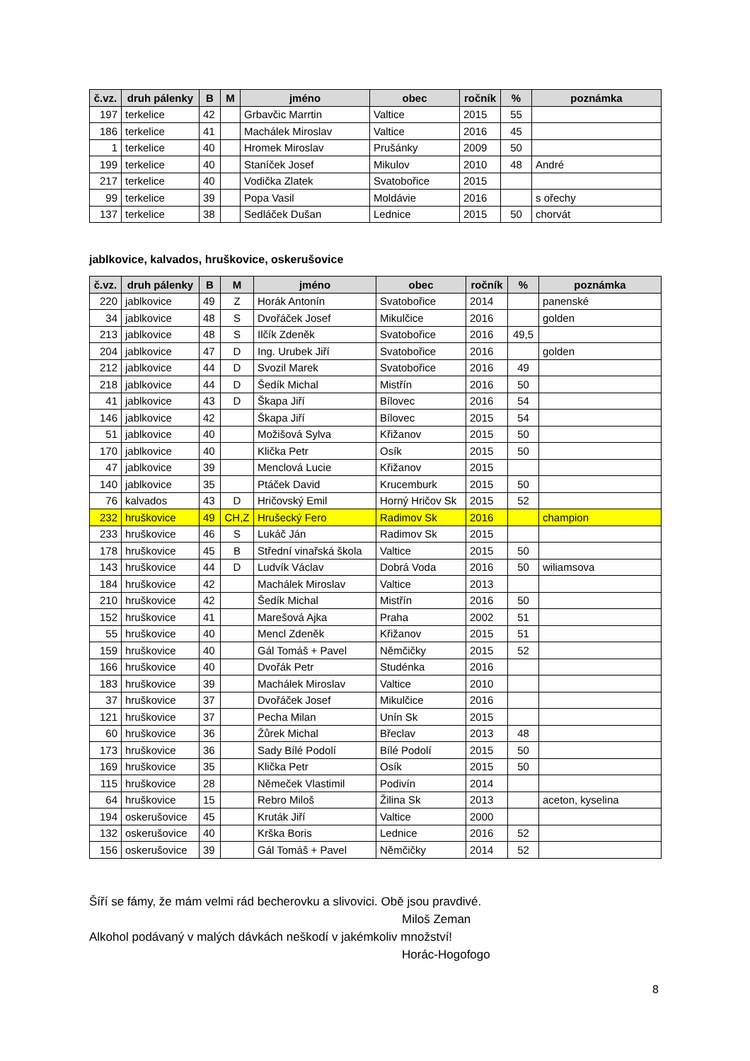| č.vz. | druh pálenky | B | M | jméno | obec | ročník | % | poznámka |
| --- | --- | --- | --- | --- | --- | --- | --- | --- |
| 197 | terkelice | 42 | | Grbavčic Marrtin | Valtice | 2015 | 55 | |
| 186 | terkelice | 41 | | Machálek Miroslav | Valtice | 2016 | 45 | |
| 1 | terkelice | 40 | | Hromek Miroslav | Prušánky | 2009 | 50 | |
| 199 | terkelice | 40 | | Staníček Josef | Mikulov | 2010 | 48 | André |
| 217 | terkelice | 40 | | Vodička Zlatek | Svatobořice | 2015 | | |
| 99 | terkelice | 39 | | Popa Vasil | Moldávie | 2016 | | s ořechy |
| 137 | terkelice | 38 | | Sedláček Dušan | Lednice | 2015 | 50 | chorvát |
jablkovice, kalvados, hruškovice, oskerušovice
| č.vz. | druh pálenky | B | M | jméno | obec | ročník | % | poznámka |
| --- | --- | --- | --- | --- | --- | --- | --- | --- |
| 220 | jablkovice | 49 | Z | Horák Antonín | Svatobořice | 2014 | | panenské |
| 34 | jablkovice | 48 | S | Dvořáček Josef | Mikulčice | 2016 | | golden |
| 213 | jablkovice | 48 | S | Ilčík Zdeněk | Svatobořice | 2016 | 49,5 | |
| 204 | jablkovice | 47 | D | Ing. Urubek Jiří | Svatobořice | 2016 | | golden |
| 212 | jablkovice | 44 | D | Svozil Marek | Svatobořice | 2016 | 49 | |
| 218 | jablkovice | 44 | D | Šedík Michal | Mistřín | 2016 | 50 | |
| 41 | jablkovice | 43 | D | Škapa Jiří | Bílovec | 2016 | 54 | |
| 146 | jablkovice | 42 | | Škapa Jiří | Bílovec | 2015 | 54 | |
| 51 | jablkovice | 40 | | Možišová Sylva | Křižanov | 2015 | 50 | |
| 170 | jablkovice | 40 | | Klička Petr | Osík | 2015 | 50 | |
| 47 | jablkovice | 39 | | Menclová Lucie | Křižanov | 2015 | | |
| 140 | jablkovice | 35 | | Ptáček David | Krucemburk | 2015 | 50 | |
| 76 | kalvados | 43 | D | Hričovský Emil | Horný Hričov Sk | 2015 | 52 | |
| 232 | hruškovice | 49 | CH,Z | Hrušecký Fero | Radimov Sk | 2016 | | champion |
| 233 | hruškovice | 46 | S | Lukáč Ján | Radimov Sk | 2015 | | |
| 178 | hruškovice | 45 | B | Střední vinařská škola | Valtice | 2015 | 50 | |
| 143 | hruškovice | 44 | D | Ludvík Václav | Dobrá Voda | 2016 | 50 | wiliamsova |
| 184 | hruškovice | 42 | | Machálek Miroslav | Valtice | 2013 | | |
| 210 | hruškovice | 42 | | Šedík Michal | Mistřín | 2016 | 50 | |
| 152 | hruškovice | 41 | | Marešová Ajka | Praha | 2002 | 51 | |
| 55 | hruškovice | 40 | | Mencl Zdeněk | Křižanov | 2015 | 51 | |
| 159 | hruškovice | 40 | | Gál Tomáš + Pavel | Němčičky | 2015 | 52 | |
| 166 | hruškovice | 40 | | Dvořák Petr | Studénka | 2016 | | |
| 183 | hruškovice | 39 | | Machálek Miroslav | Valtice | 2010 | | |
| 37 | hruškovice | 37 | | Dvořáček Josef | Mikulčice | 2016 | | |
| 121 | hruškovice | 37 | | Pecha Milan | Unín Sk | 2015 | | |
| 60 | hruškovice | 36 | | Žůrek Michal | Břeclav | 2013 | 48 | |
| 173 | hruškovice | 36 | | Sady Bílé Podolí | Bílé Podolí | 2015 | 50 | |
| 169 | hruškovice | 35 | | Klička Petr | Osík | 2015 | 50 | |
| 115 | hruškovice | 28 | | Němeček Vlastimil | Podivín | 2014 | | |
| 64 | hruškovice | 15 | | Rebro Miloš | Žilina Sk | 2013 | | aceton, kyselina |
| 194 | oskerušovice | 45 | | Kruták Jiří | Valtice | 2000 | | |
| 132 | oskerušovice | 40 | | Krška Boris | Lednice | 2016 | 52 | |
| 156 | oskerušovice | 39 | | Gál Tomáš + Pavel | Němčičky | 2014 | 52 | |
Šíří se fámy, že mám velmi rád becherovku a slivovici. Obě jsou pravdivé.
Miloš Zeman
Alkohol podávaný v malých dávkách neškodí v jakémkoliv množství!
Horác-Hogofogo
8